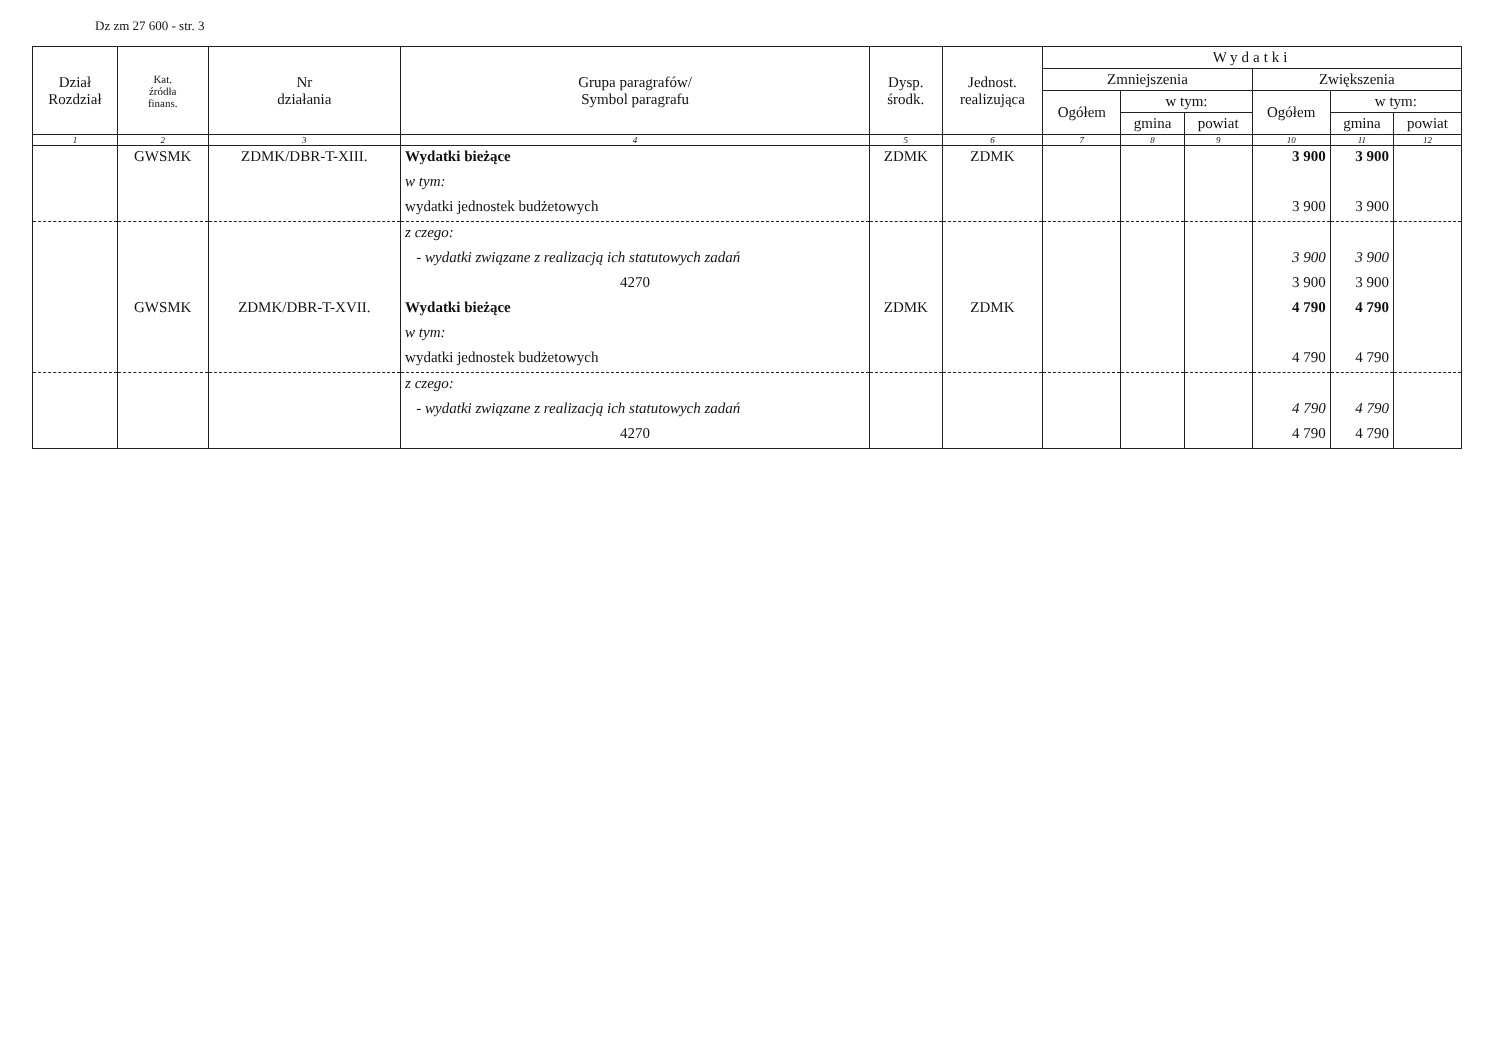Dz zm 27 600 - str. 3
| Dział Rozdział | Kat. źródła finans. | Nr działania | Grupa paragrafów/ Symbol paragrafu | Dysp. środk. | Jednost. realizująca | Wydatki | | | | | |
| --- | --- | --- | --- | --- | --- | --- | --- | --- | --- | --- | --- |
| | | | | | | Zmniejszenia | | | Zwiększenia | | |
| | | | | | | Ogółem | w tym: | | Ogółem | w tym: | |
| | | | | | | | gmina | powiat | | gmina | powiat |
| 1 | 2 | 3 | 4 | 5 | 6 | 7 | 8 | 9 | 10 | 11 | 12 |
| | GWSMK | ZDMK/DBR-T-XIII. | Wydatki bieżące | ZDMK | ZDMK | | | | 3 900 | 3 900 | |
| | | | w tym: | | | | | | | | |
| | | | wydatki jednostek budżetowych | | | | | | 3 900 | 3 900 | |
| | | | z czego: | | | | | | | | |
| | | | - wydatki związane z realizacją ich statutowych zadań | | | | | | 3 900 | 3 900 | |
| | | | 4270 | | | | | | 3 900 | 3 900 | |
| | GWSMK | ZDMK/DBR-T-XVII. | Wydatki bieżące | ZDMK | ZDMK | | | | 4 790 | 4 790 | |
| | | | w tym: | | | | | | | | |
| | | | wydatki jednostek budżetowych | | | | | | 4 790 | 4 790 | |
| | | | z czego: | | | | | | | | |
| | | | - wydatki związane z realizacją ich statutowych zadań | | | | | | 4 790 | 4 790 | |
| | | | 4270 | | | | | | 4 790 | 4 790 | |